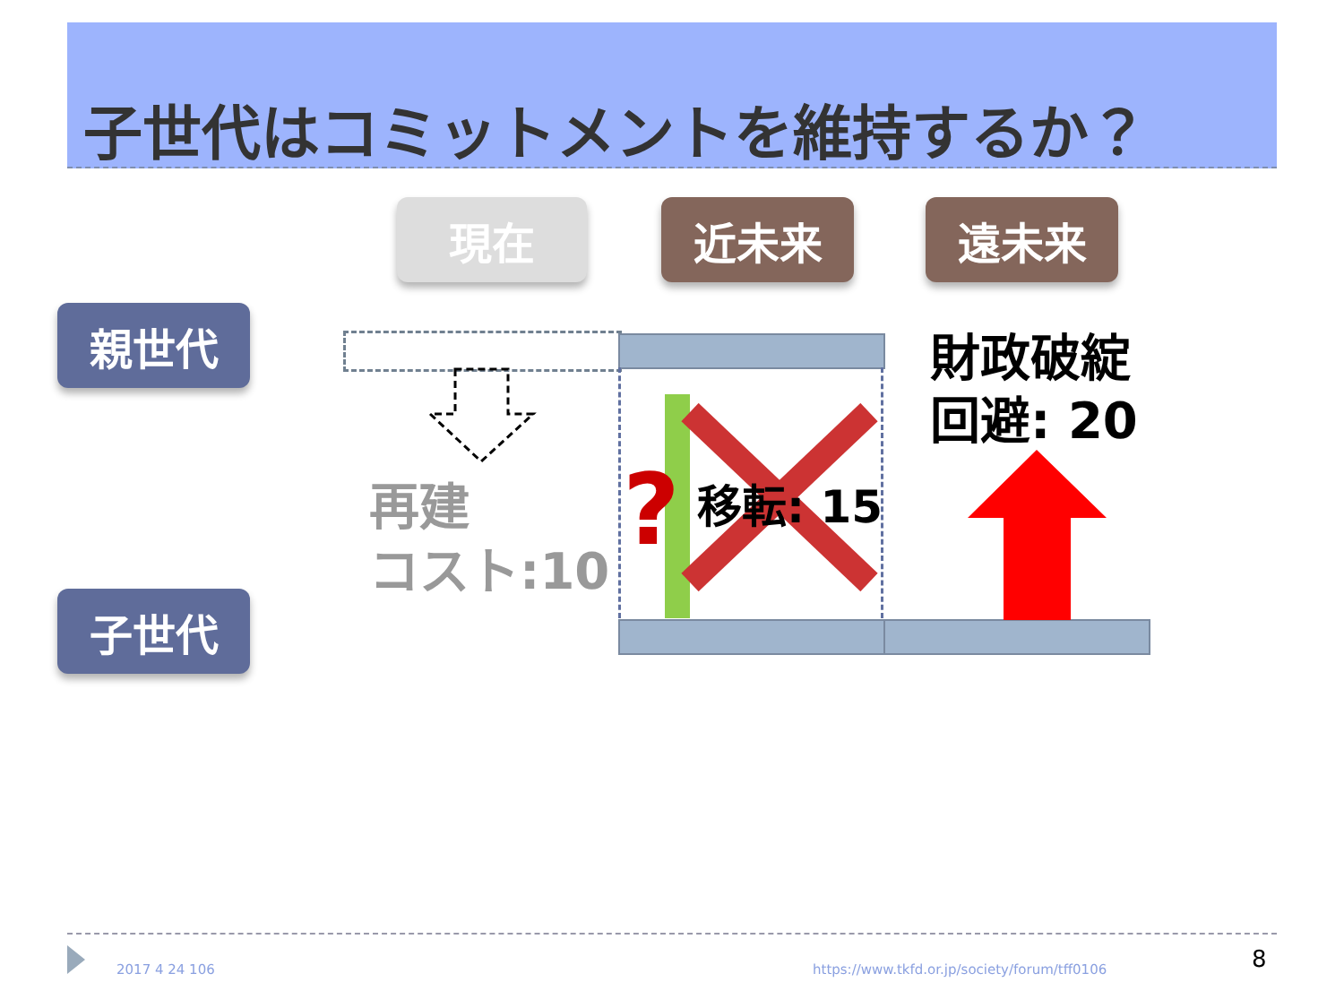子世代はコミットメントを維持するか？
現在 近未来 遠未来
親世代
子世代
再建
コスト:10
? 移転: 15
財政破綻
回避: 20
2017 4 24 106
https://www.tkfd.or.jp/society/forum/tff0106
8